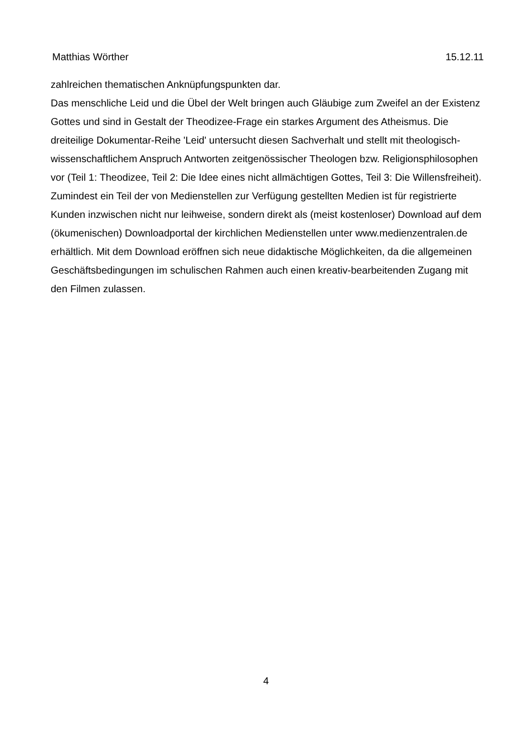Matthias Wörther 15.12.11
zahlreichen thematischen Anknüpfungspunkten dar.
Das menschliche Leid und die Übel der Welt bringen auch Gläubige zum Zweifel an der Existenz Gottes und sind in Gestalt der Theodizee-Frage ein starkes Argument des Atheismus. Die dreiteilige Dokumentar-Reihe 'Leid' untersucht diesen Sachverhalt und stellt mit theologisch-wissenschaftlichem Anspruch Antworten zeitgenössischer Theologen bzw. Religionsphilosophen vor (Teil 1: Theodizee, Teil 2: Die Idee eines nicht allmächtigen Gottes, Teil 3: Die Willensfreiheit).
Zumindest ein Teil der von Medienstellen zur Verfügung gestellten Medien ist für registrierte Kunden inzwischen nicht nur leihweise, sondern direkt als (meist kostenloser) Download auf dem (ökumenischen) Downloadportal der kirchlichen Medienstellen unter www.medienzentralen.de erhältlich. Mit dem Download eröffnen sich neue didaktische Möglichkeiten, da die allgemeinen Geschäftsbedingungen im schulischen Rahmen auch einen kreativ-bearbeitenden Zugang mit den Filmen zulassen.
4